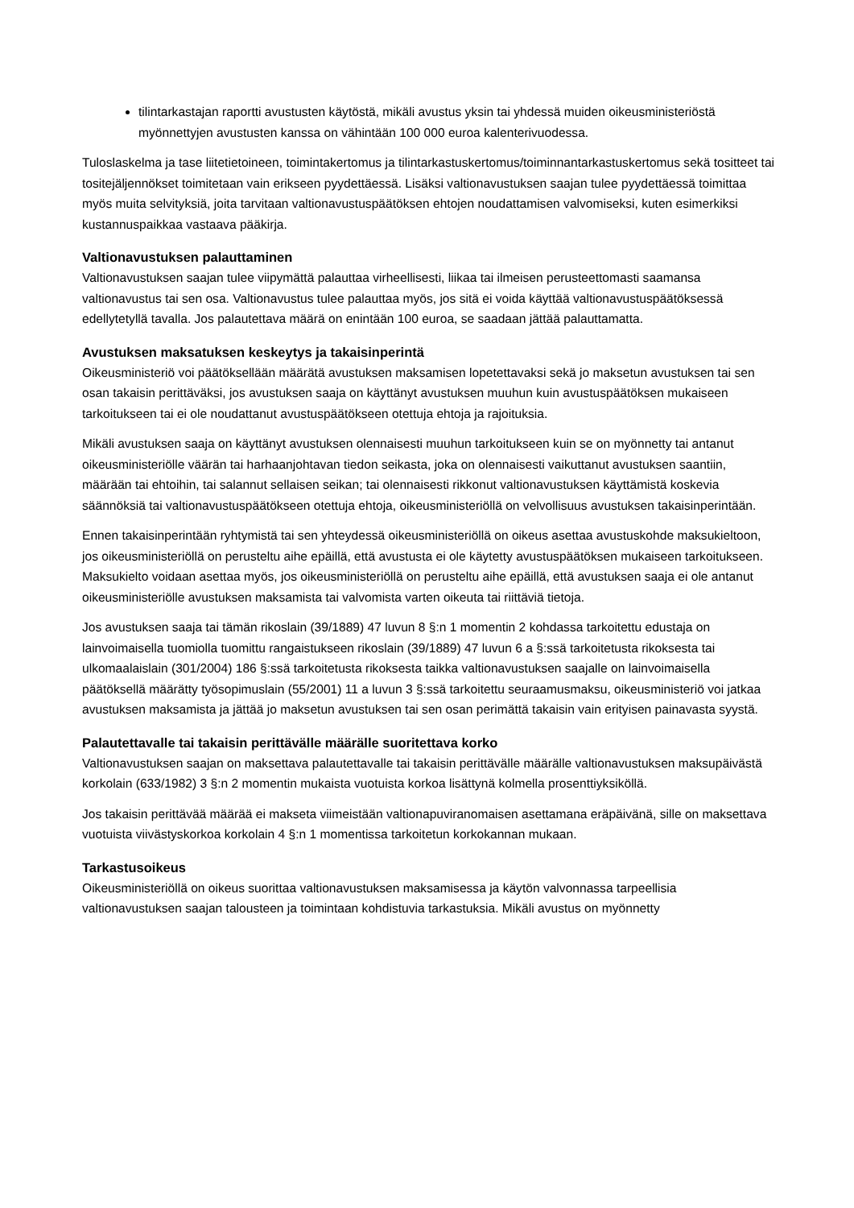tilintarkastajan raportti avustusten käytöstä, mikäli avustus yksin tai yhdessä muiden oikeusministeriöstä myönnettyjen avustusten kanssa on vähintään 100 000 euroa kalenterivuodessa.
Tuloslaskelma ja tase liitetietoineen, toimintakertomus ja tilintarkastuskertomus/toiminnantarkastuskertomus sekä tositteet tai tositejäljennökset toimitetaan vain erikseen pyydettäessä. Lisäksi valtionavustuksen saajan tulee pyydettäessä toimittaa myös muita selvityksiä, joita tarvitaan valtionavustuspäätöksen ehtojen noudattamisen valvomiseksi, kuten esimerkiksi kustannuspaikkaa vastaava pääkirja.
Valtionavustuksen palauttaminen
Valtionavustuksen saajan tulee viipymättä palauttaa virheellisesti, liikaa tai ilmeisen perusteettomasti saamansa valtionavustus tai sen osa. Valtionavustus tulee palauttaa myös, jos sitä ei voida käyttää valtionavustuspäätöksessä edellytetyllä tavalla. Jos palautettava määrä on enintään 100 euroa, se saadaan jättää palauttamatta.
Avustuksen maksatuksen keskeytys ja takaisinperintä
Oikeusministeriö voi päätöksellään määrätä avustuksen maksamisen lopetettavaksi sekä jo maksetun avustuksen tai sen osan takaisin perittäväksi, jos avustuksen saaja on käyttänyt avustuksen muuhun kuin avustuspäätöksen mukaiseen tarkoitukseen tai ei ole noudattanut avustuspäätökseen otettuja ehtoja ja rajoituksia.
Mikäli avustuksen saaja on käyttänyt avustuksen olennaisesti muuhun tarkoitukseen kuin se on myönnetty tai antanut oikeusministeriölle väärän tai harhaanjohtavan tiedon seikasta, joka on olennaisesti vaikuttanut avustuksen saantiin, määrään tai ehtoihin, tai salannut sellaisen seikan; tai olennaisesti rikkonut valtionavustuksen käyttämistä koskevia säännöksiä tai valtionavustuspäätökseen otettuja ehtoja, oikeusministeriöllä on velvollisuus avustuksen takaisinperintään.
Ennen takaisinperintään ryhtymistä tai sen yhteydessä oikeusministeriöllä on oikeus asettaa avustuskohde maksukieltoon, jos oikeusministeriöllä on perusteltu aihe epäillä, että avustusta ei ole käytetty avustuspäätöksen mukaiseen tarkoitukseen. Maksukielto voidaan asettaa myös, jos oikeusministeriöllä on perusteltu aihe epäillä, että avustuksen saaja ei ole antanut oikeusministeriölle avustuksen maksamista tai valvomista varten oikeuta tai riittäviä tietoja.
Jos avustuksen saaja tai tämän rikoslain (39/1889) 47 luvun 8 §:n 1 momentin 2 kohdassa tarkoitettu edustaja on lainvoimaisella tuomiolla tuomittu rangaistukseen rikoslain (39/1889) 47 luvun 6 a §:ssä tarkoitetusta rikoksesta tai ulkomaalaislain (301/2004) 186 §:ssä tarkoitetusta rikoksesta taikka valtionavustuksen saajalle on lainvoimaisella päätöksellä määrätty työsopimuslain (55/2001) 11 a luvun 3 §:ssä tarkoitettu seuraamusmaksu, oikeusministeriö voi jatkaa avustuksen maksamista ja jättää jo maksetun avustuksen tai sen osan perimättä takaisin vain erityisen painavasta syystä.
Palautettavalle tai takaisin perittävälle määrälle suoritettava korko
Valtionavustuksen saajan on maksettava palautettavalle tai takaisin perittävälle määrälle valtionavustuksen maksupäivästä korkolain (633/1982) 3 §:n 2 momentin mukaista vuotuista korkoa lisättynä kolmella prosenttiyksiköllä.
Jos takaisin perittävää määrää ei makseta viimeistään valtionapuviranomaisen asettamana eräpäivänä, sille on maksettava vuotuista viivästyskorkoa korkolain 4 §:n 1 momentissa tarkoitetun korkokannan mukaan.
Tarkastusoikeus
Oikeusministeriöllä on oikeus suorittaa valtionavustuksen maksamisessa ja käytön valvonnassa tarpeellisia valtionavustuksen saajan talousteen ja toimintaan kohdistuvia tarkastuksia. Mikäli avustus on myönnetty